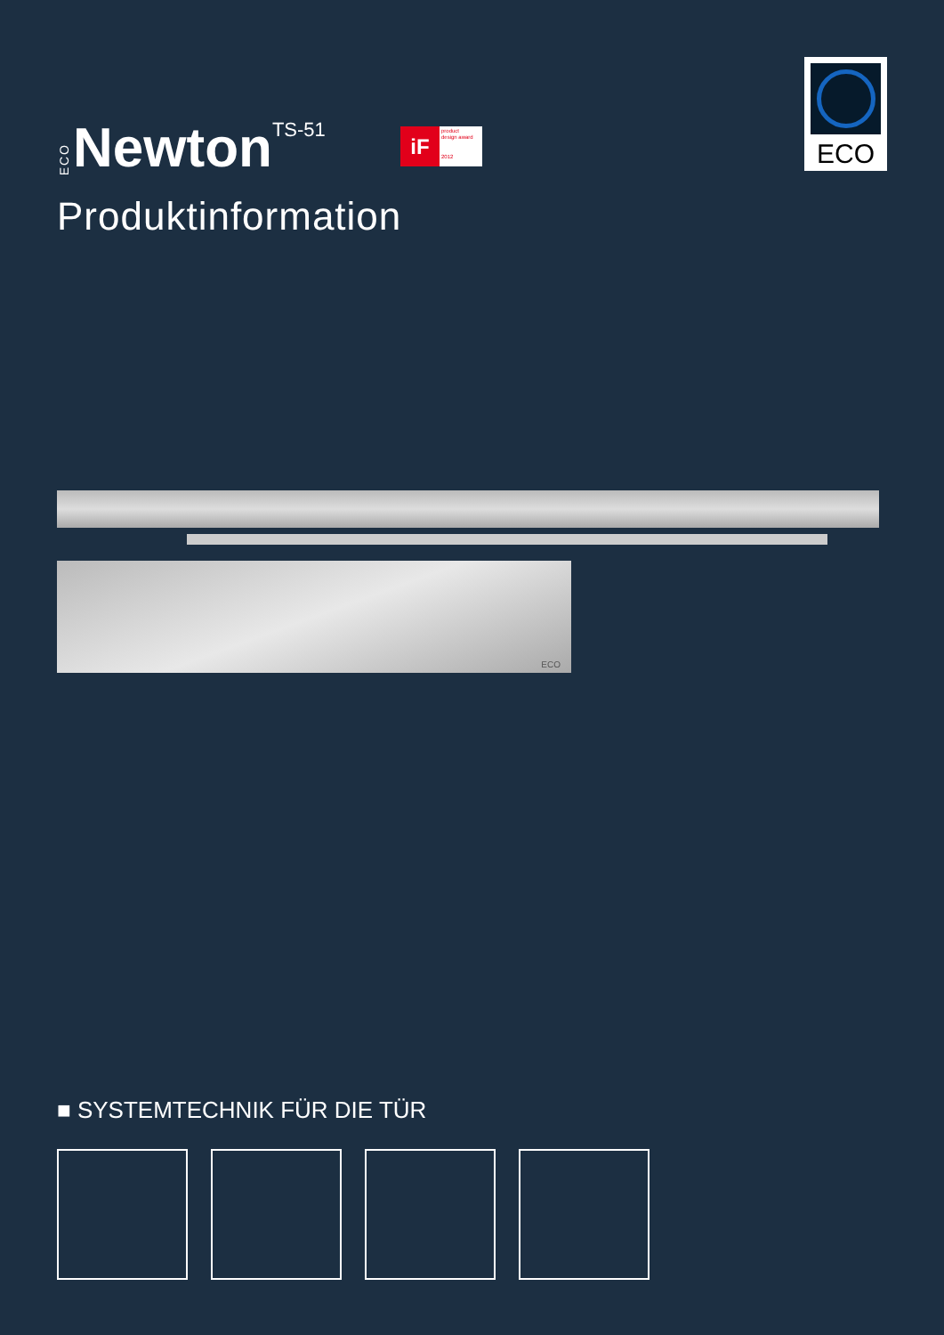ECO Newton TS-51
iF
product
design award
2012
ECO
Produktinformation
ECO
■ SYSTEMTECHNIK FÜR DIE TÜR